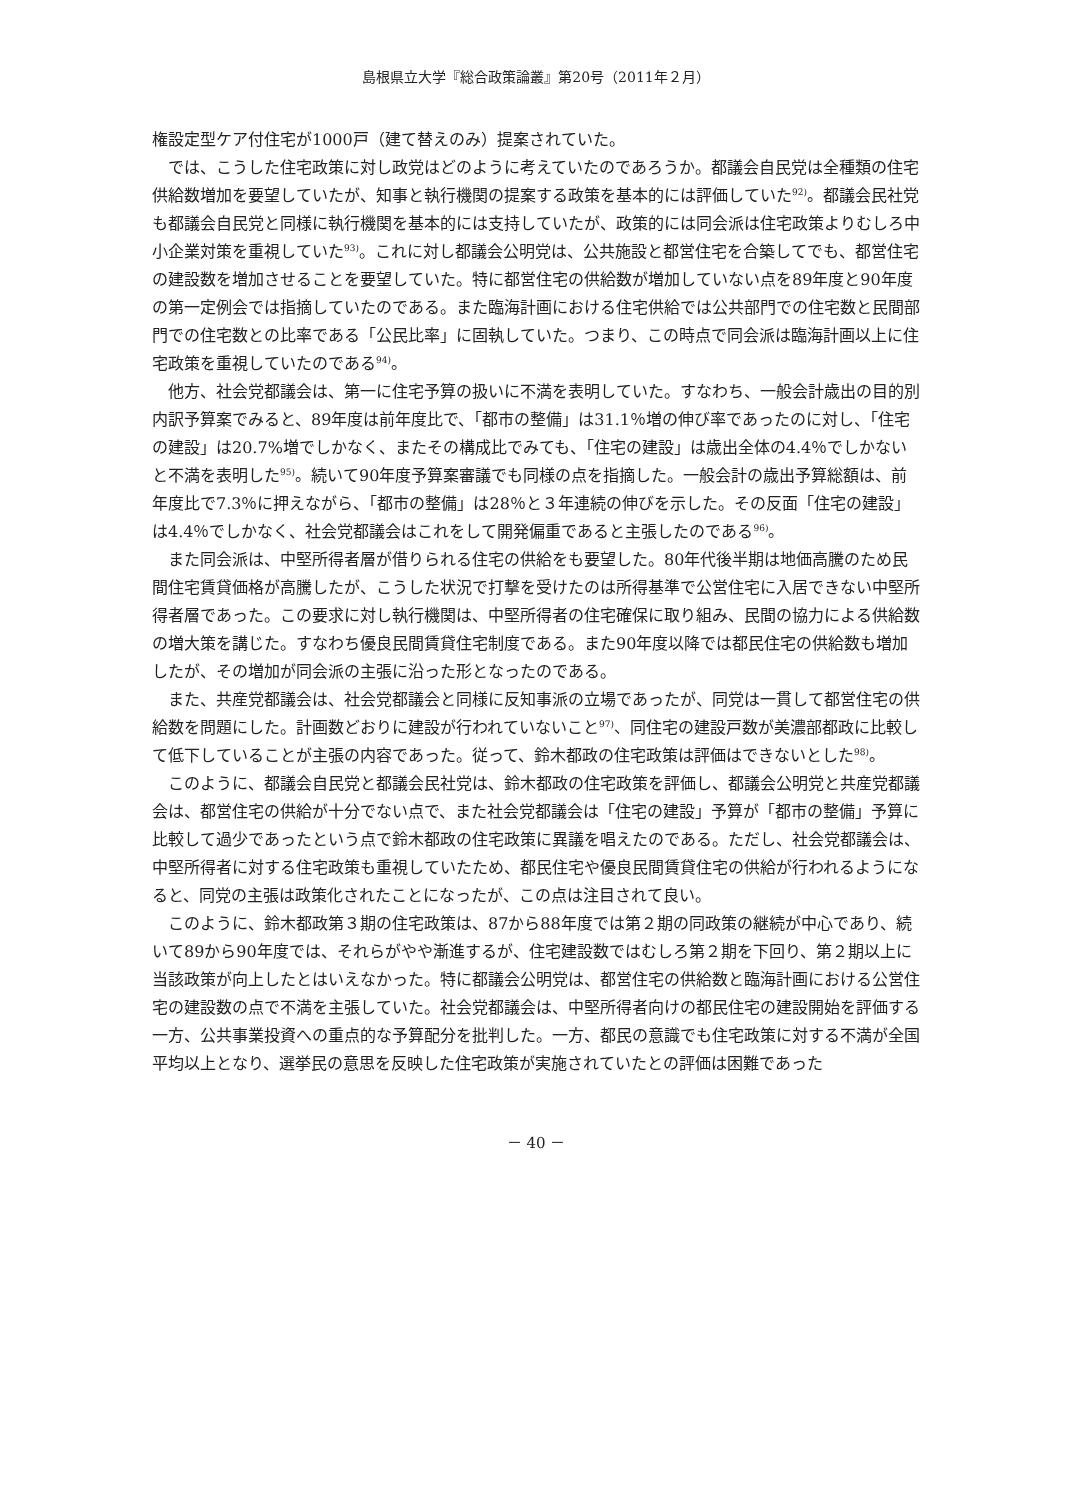島根県立大学『総合政策論叢』第20号（2011年２月）
権設定型ケア付住宅が1000戸（建て替えのみ）提案されていた。
では、こうした住宅政策に対し政党はどのように考えていたのであろうか。都議会自民党は全種類の住宅供給数増加を要望していたが、知事と執行機関の提案する政策を基本的には評価していた<sup>92)</sup>。都議会民社党も都議会自民党と同様に執行機関を基本的には支持していたが、政策的には同会派は住宅政策よりむしろ中小企業対策を重視していた<sup>93)</sup>。これに対し都議会公明党は、公共施設と都営住宅を合築してでも、都営住宅の建設数を増加させることを要望していた。特に都営住宅の供給数が増加していない点を89年度と90年度の第一定例会では指摘していたのである。また臨海計画における住宅供給では公共部門での住宅数と民間部門での住宅数との比率である「公民比率」に固執していた。つまり、この時点で同会派は臨海計画以上に住宅政策を重視していたのである<sup>94)</sup>。
他方、社会党都議会は、第一に住宅予算の扱いに不満を表明していた。すなわち、一般会計歳出の目的別内訳予算案でみると、89年度は前年度比で、「都市の整備」は31.1％増の伸び率であったのに対し、「住宅の建設」は20.7%増でしかなく、またその構成比でみても、「住宅の建設」は歳出全体の4.4％でしかないと不満を表明した<sup>95)</sup>。続いて90年度予算案審議でも同様の点を指摘した。一般会計の歳出予算総額は、前年度比で7.3％に押えながら、「都市の整備」は28％と３年連続の伸びを示した。その反面「住宅の建設」は4.4％でしかなく、社会党都議会はこれをして開発偏重であると主張したのである<sup>96)</sup>。
また同会派は、中堅所得者層が借りられる住宅の供給をも要望した。80年代後半期は地価高騰のため民間住宅賃貸価格が高騰したが、こうした状況で打撃を受けたのは所得基準で公営住宅に入居できない中堅所得者層であった。この要求に対し執行機関は、中堅所得者の住宅確保に取り組み、民間の協力による供給数の増大策を講じた。すなわち優良民間賃貸住宅制度である。また90年度以降では都民住宅の供給数も増加したが、その増加が同会派の主張に沿った形となったのである。
また、共産党都議会は、社会党都議会と同様に反知事派の立場であったが、同党は一貫して都営住宅の供給数を問題にした。計画数どおりに建設が行われていないこと<sup>97)</sup>、同住宅の建設戸数が美濃部都政に比較して低下していることが主張の内容であった。従って、鈴木都政の住宅政策は評価はできないとした<sup>98)</sup>。
このように、都議会自民党と都議会民社党は、鈴木都政の住宅政策を評価し、都議会公明党と共産党都議会は、都営住宅の供給が十分でない点で、また社会党都議会は「住宅の建設」予算が「都市の整備」予算に比較して過少であったという点で鈴木都政の住宅政策に異議を唱えたのである。ただし、社会党都議会は、中堅所得者に対する住宅政策も重視していたため、都民住宅や優良民間賃貸住宅の供給が行われるようになると、同党の主張は政策化されたことになったが、この点は注目されて良い。
このように、鈴木都政第３期の住宅政策は、87から88年度では第２期の同政策の継続が中心であり、続いて89から90年度では、それらがやや漸進するが、住宅建設数ではむしろ第２期を下回り、第２期以上に当該政策が向上したとはいえなかった。特に都議会公明党は、都営住宅の供給数と臨海計画における公営住宅の建設数の点で不満を主張していた。社会党都議会は、中堅所得者向けの都民住宅の建設開始を評価する一方、公共事業投資への重点的な予算配分を批判した。一方、都民の意識でも住宅政策に対する不満が全国平均以上となり、選挙民の意思を反映した住宅政策が実施されていたとの評価は困難であった
－ 40 －